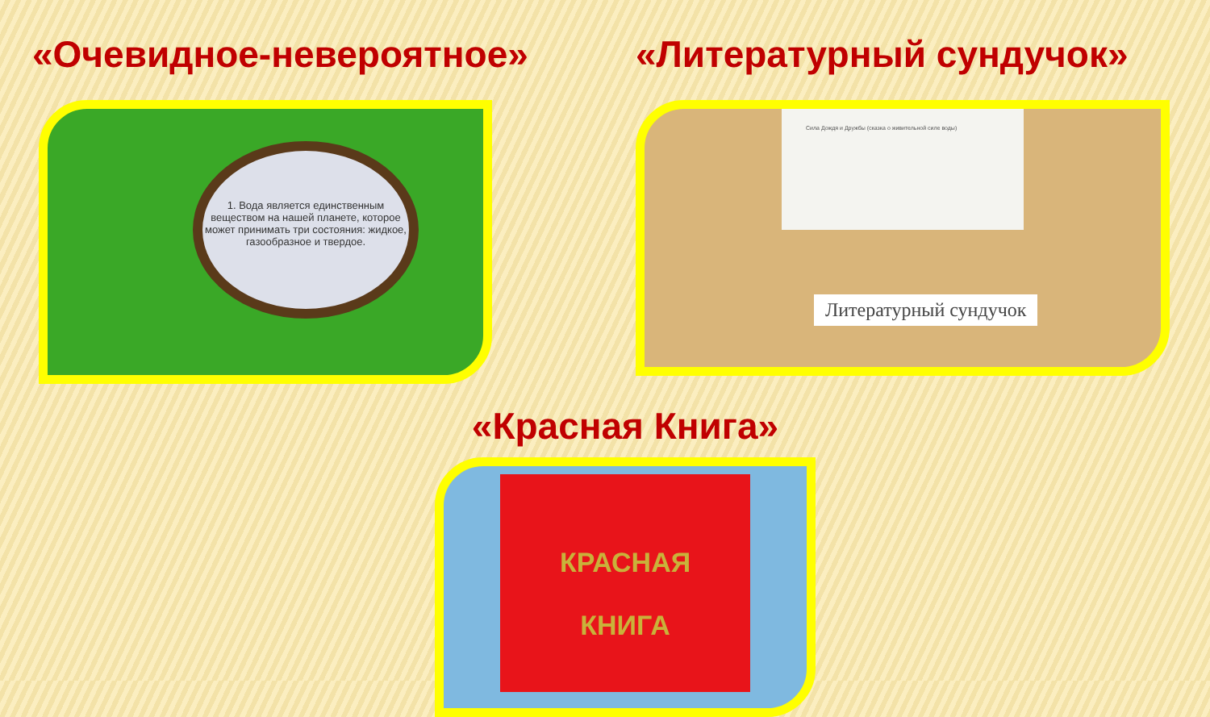«Очевидное-невероятное»
1. Вода является единственным веществом на нашей планете, которое может принимать три состояния: жидкое, газообразное и твердое.
«Литературный сундучок»
Сила Дождя и Дружбы (сказка о живительной силе воды)
Литературный сундучок
«Красная Книга»
КРАСНАЯ
КНИГА